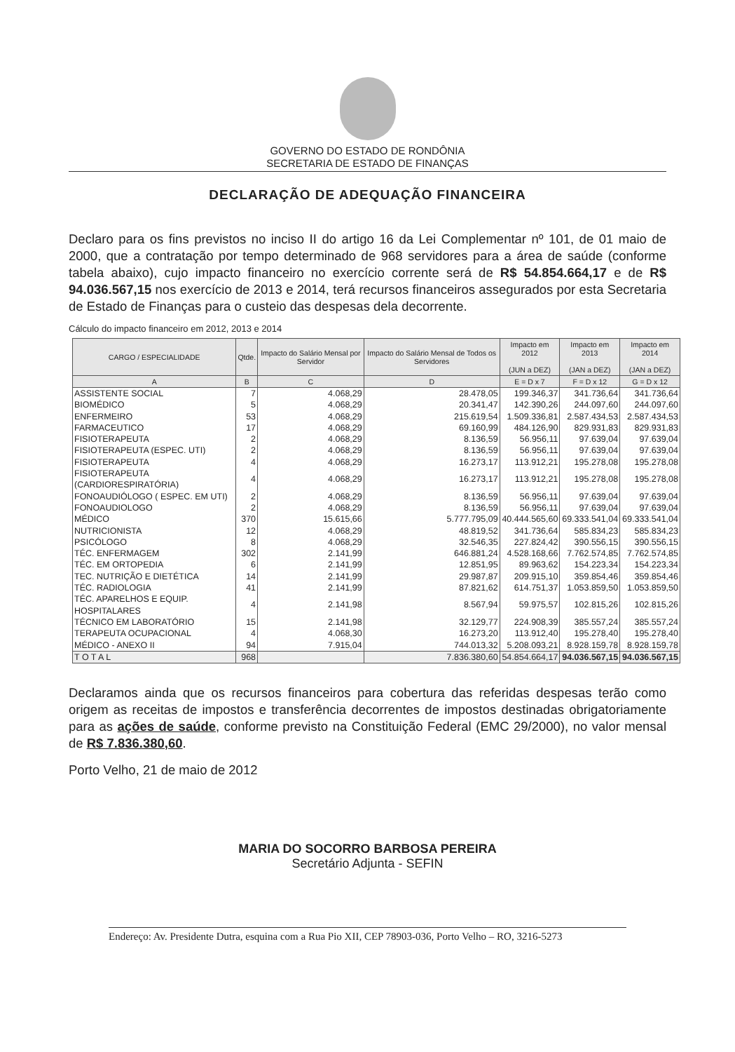GOVERNO DO ESTADO DE RONDÔNIA
SECRETARIA DE ESTADO DE FINANÇAS
DECLARAÇÃO DE ADEQUAÇÃO FINANCEIRA
Declaro para os fins previstos no inciso II do artigo 16 da Lei Complementar nº 101, de 01 maio de 2000, que a contratação por tempo determinado de 968 servidores para a área de saúde (conforme tabela abaixo), cujo impacto financeiro no exercício corrente será de R$ 54.854.664,17 e de R$ 94.036.567,15 nos exercício de 2013 e 2014, terá recursos financeiros assegurados por esta Secretaria de Estado de Finanças para o custeio das despesas dela decorrente.
Cálculo do impacto financeiro em 2012, 2013 e 2014
| CARGO / ESPECIALIDADE | Qtde. | Impacto do Salário Mensal por Servidor | Impacto do Salário Mensal de Todos os Servidores | Impacto em 2012 (JUN a DEZ) | Impacto em 2013 (JAN a DEZ) | Impacto em 2014 (JAN a DEZ) |
| --- | --- | --- | --- | --- | --- | --- |
| A | B | C | D | E = D x 7 | F = D x 12 | G = D x 12 |
| ASSISTENTE SOCIAL | 7 | 4.068,29 | 28.478,05 | 199.346,37 | 341.736,64 | 341.736,64 |
| BIOMÉDICO | 5 | 4.068,29 | 20.341,47 | 142.390,26 | 244.097,60 | 244.097,60 |
| ENFERMEIRO | 53 | 4.068,29 | 215.619,54 | 1.509.336,81 | 2.587.434,53 | 2.587.434,53 |
| FARMACEUTICO | 17 | 4.068,29 | 69.160,99 | 484.126,90 | 829.931,83 | 829.931,83 |
| FISIOTERAPEUTA | 2 | 4.068,29 | 8.136,59 | 56.956,11 | 97.639,04 | 97.639,04 |
| FISIOTERAPEUTA (ESPEC. UTI) | 2 | 4.068,29 | 8.136,59 | 56.956,11 | 97.639,04 | 97.639,04 |
| FISIOTERAPEUTA | 4 | 4.068,29 | 16.273,17 | 113.912,21 | 195.278,08 | 195.278,08 |
| FISIOTERAPEUTA (CARDIORESPIRATÓRIA) | 4 | 4.068,29 | 16.273,17 | 113.912,21 | 195.278,08 | 195.278,08 |
| FONOAUDIÓLOGO ( ESPEC. EM UTI) | 2 | 4.068,29 | 8.136,59 | 56.956,11 | 97.639,04 | 97.639,04 |
| FONOAUDIOLOGO | 2 | 4.068,29 | 8.136,59 | 56.956,11 | 97.639,04 | 97.639,04 |
| MÉDICO | 370 | 15.615,66 | 5.777.795,09 | 40.444.565,60 | 69.333.541,04 | 69.333.541,04 |
| NUTRICIONISTA | 12 | 4.068,29 | 48.819,52 | 341.736,64 | 585.834,23 | 585.834,23 |
| PSICÓLOGO | 8 | 4.068,29 | 32.546,35 | 227.824,42 | 390.556,15 | 390.556,15 |
| TÉC. ENFERMAGEM | 302 | 2.141,99 | 646.881,24 | 4.528.168,66 | 7.762.574,85 | 7.762.574,85 |
| TÉC. EM ORTOPEDIA | 6 | 2.141,99 | 12.851,95 | 89.963,62 | 154.223,34 | 154.223,34 |
| TEC. NUTRIÇÃO E DIETÉTICA | 14 | 2.141,99 | 29.987,87 | 209.915,10 | 359.854,46 | 359.854,46 |
| TÉC. RADIOLOGIA | 41 | 2.141,99 | 87.821,62 | 614.751,37 | 1.053.859,50 | 1.053.859,50 |
| TÉC. APARELHOS E EQUIP. HOSPITALARES | 4 | 2.141,98 | 8.567,94 | 59.975,57 | 102.815,26 | 102.815,26 |
| TÉCNICO EM LABORATÓRIO | 15 | 2.141,98 | 32.129,77 | 224.908,39 | 385.557,24 | 385.557,24 |
| TERAPEUTA OCUPACIONAL | 4 | 4.068,30 | 16.273,20 | 113.912,40 | 195.278,40 | 195.278,40 |
| MÉDICO - ANEXO II | 94 | 7.915,04 | 744.013,32 | 5.208.093,21 | 8.928.159,78 | 8.928.159,78 |
| T O T A L | 968 | | 7.836.380,60 | 54.854.664,17 | 94.036.567,15 | 94.036.567,15 |
Declaramos ainda que os recursos financeiros para cobertura das referidas despesas terão como origem as receitas de impostos e transferência decorrentes de impostos destinadas obrigatoriamente para as ações de saúde, conforme previsto na Constituição Federal (EMC 29/2000), no valor mensal de R$ 7.836.380,60.
Porto Velho, 21 de maio de 2012
MARIA DO SOCORRO BARBOSA PEREIRA
Secretário Adjunta - SEFIN
Endereço: Av. Presidente Dutra, esquina com a Rua Pio XII, CEP 78903-036, Porto Velho – RO, 3216-5273